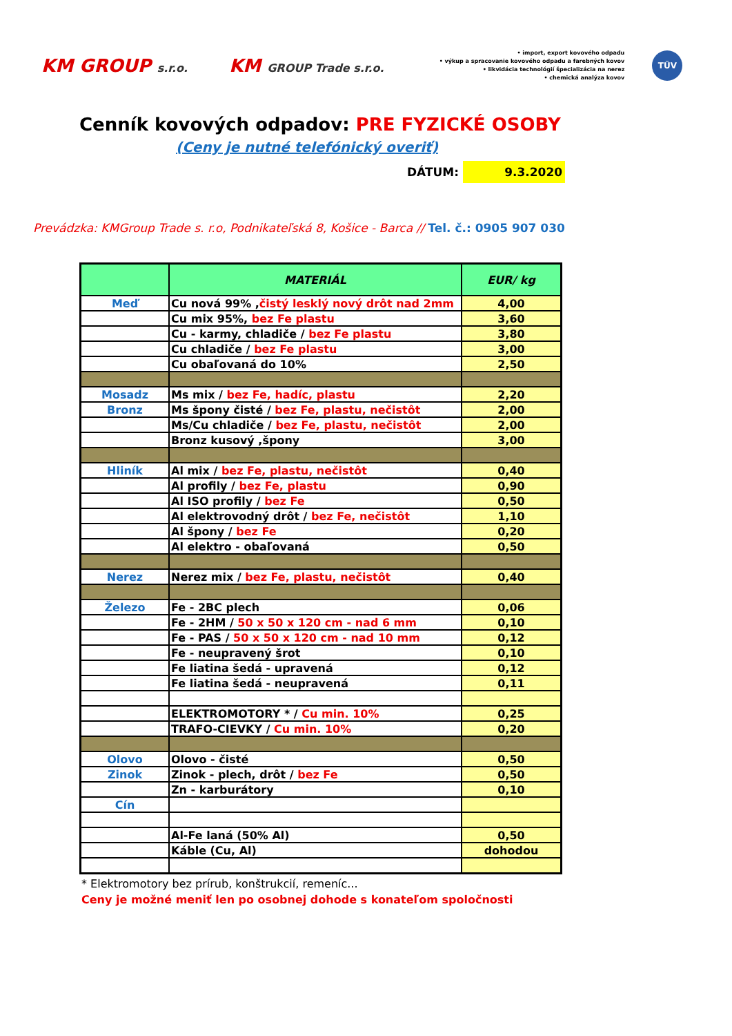KM GROUP s.r.o.
KM GROUP Trade s.r.o.
• import, export kovového odpadu
• výkup a spracovanie kovového odpadu a farebných kovov
• likvidácia technológií špecializácia na nerez
• chemická analýza kovov
TÜV
Cenník kovových odpadov: PRE FYZICKÉ OSOBY
(Ceny je nutné telefónický overiť)
DÁTUM: 9.3.2020
Prevádzka: KMGroup Trade s. r.o, Podnikateľská 8, Košice - Barca // Tel. č.: 0905 907 030
| | MATERIÁL | EUR/ kg |
| --- | --- | --- |
| Meď | Cu nová 99% , čistý lesklý nový drôt nad 2mm | 4,00 |
| | Cu mix 95%, bez Fe plastu | 3,60 |
| | Cu - karmy, chladiče / bez Fe plastu | 3,80 |
| | Cu chladiče / bez Fe plastu | 3,00 |
| | Cu obaľovaná do 10% | 2,50 |
| Mosadz | Ms mix / bez Fe, hadíc, plastu | 2,20 |
| Bronz | Ms špony čisté / bez Fe, plastu, nečistôt | 2,00 |
| | Ms/Cu chladiče / bez Fe, plastu, nečistôt | 2,00 |
| | Bronz kusový ,špony | 3,00 |
| Hliník | Al mix / bez Fe, plastu, nečistôt | 0,40 |
| | Al profily / bez Fe, plastu | 0,90 |
| | Al ISO profily / bez Fe | 0,50 |
| | Al elektrovodný drôt / bez Fe, nečistôt | 1,10 |
| | Al špony / bez Fe | 0,20 |
| | Al elektro - obaľovaná | 0,50 |
| Nerez | Nerez mix / bez Fe, plastu, nečistôt | 0,40 |
| Železo | Fe - 2BC plech | 0,06 |
| | Fe - 2HM / 50 x 50 x 120 cm - nad 6 mm | 0,10 |
| | Fe - PAS / 50 x 50 x 120 cm - nad 10 mm | 0,12 |
| | Fe - neupravený šrot | 0,10 |
| | Fe liatina šedá - upravená | 0,12 |
| | Fe liatina šedá - neupravená | 0,11 |
| | ELEKTROMOTORY * / Cu min. 10% | 0,25 |
| | TRAFO-CIEVKY / Cu min. 10% | 0,20 |
| Olovo | Olovo - čisté | 0,50 |
| Zinok | Zinok - plech, drôt / bez Fe | 0,50 |
| | Zn - karburátory | 0,10 |
| Cín | | |
| | Al-Fe laná (50% Al) | 0,50 |
| | Káble (Cu, Al) | dohodou |
* Elektromotory bez prírub, konštrukcií, remeníc...
Ceny je možné meniť len po osobnej dohode s konateľom spoločnosti